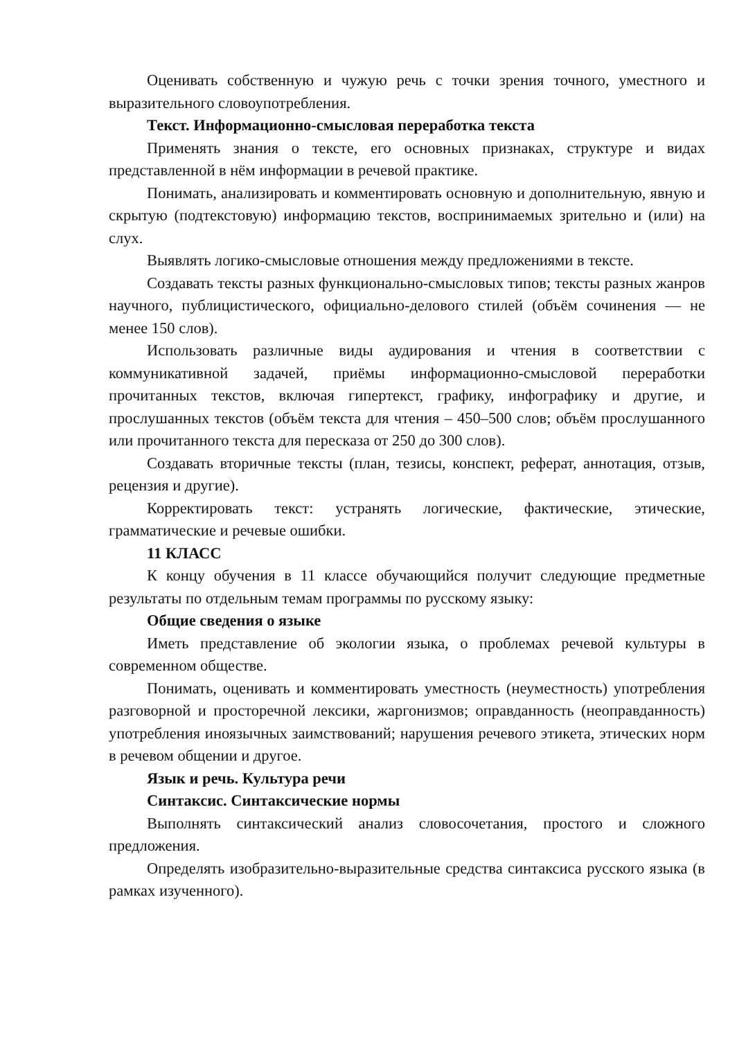Оценивать собственную и чужую речь с точки зрения точного, уместного и выразительного словоупотребления.
Текст. Информационно-смысловая переработка текста
Применять знания о тексте, его основных признаках, структуре и видах представленной в нём информации в речевой практике.
Понимать, анализировать и комментировать основную и дополнительную, явную и скрытую (подтекстовую) информацию текстов, воспринимаемых зрительно и (или) на слух.
Выявлять логико-смысловые отношения между предложениями в тексте.
Создавать тексты разных функционально-смысловых типов; тексты разных жанров научного, публицистического, официально-делового стилей (объём сочинения — не менее 150 слов).
Использовать различные виды аудирования и чтения в соответствии с коммуникативной задачей, приёмы информационно-смысловой переработки прочитанных текстов, включая гипертекст, графику, инфографику и другие, и прослушанных текстов (объём текста для чтения – 450–500 слов; объём прослушанного или прочитанного текста для пересказа от 250 до 300 слов).
Создавать вторичные тексты (план, тезисы, конспект, реферат, аннотация, отзыв, рецензия и другие).
Корректировать текст: устранять логические, фактические, этические, грамматические и речевые ошибки.
11 КЛАСС
К концу обучения в 11 классе обучающийся получит следующие предметные результаты по отдельным темам программы по русскому языку:
Общие сведения о языке
Иметь представление об экологии языка, о проблемах речевой культуры в современном обществе.
Понимать, оценивать и комментировать уместность (неуместность) употребления разговорной и просторечной лексики, жаргонизмов; оправданность (неоправданность) употребления иноязычных заимствований; нарушения речевого этикета, этических норм в речевом общении и другое.
Язык и речь. Культура речи
Синтаксис. Синтаксические нормы
Выполнять синтаксический анализ словосочетания, простого и сложного предложения.
Определять изобразительно-выразительные средства синтаксиса русского языка (в рамках изученного).